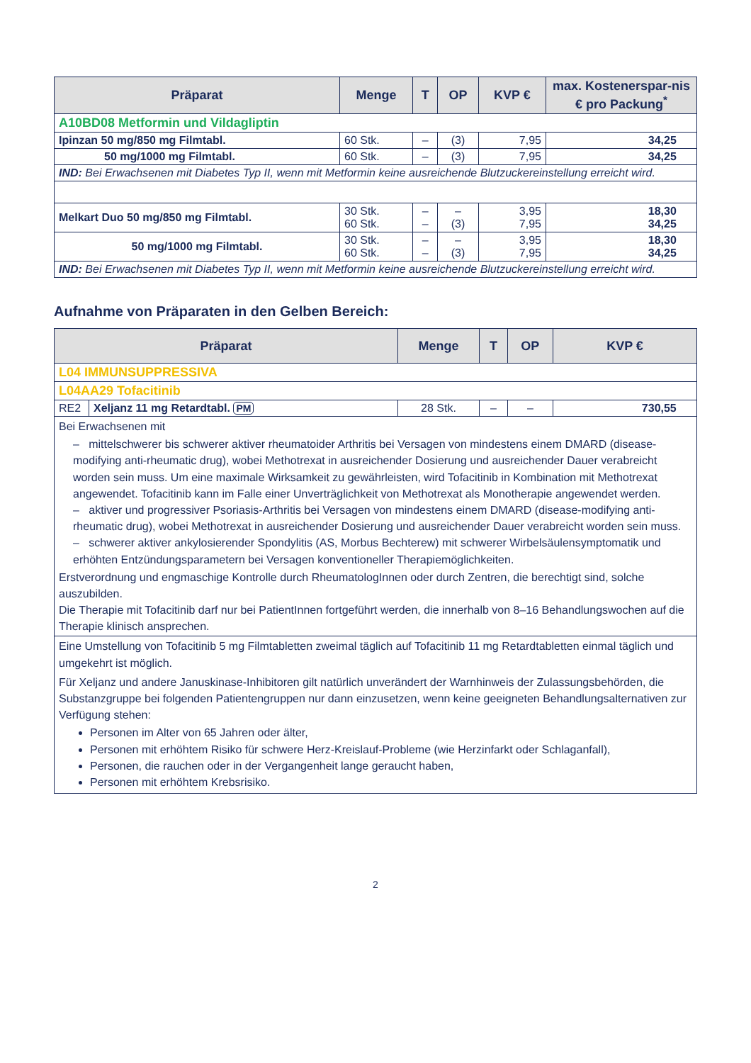| Präparat | Menge | T | OP | KVP € | max. Kostenerspar-nis € pro Packung<sup>*</sup> |
| --- | --- | --- | --- | --- | --- |
| A10BD08 Metformin und Vildagliptin | | | | | |
| Ipinzan 50 mg/850 mg Filmtabl. | 60 Stk. | – | (3) | 7,95 | 34,25 |
| 50 mg/1000 mg Filmtabl. | 60 Stk. | – | (3) | 7,95 | 34,25 |
| IND: Bei Erwachsenen mit Diabetes Typ II, wenn mit Metformin keine ausreichende Blutzuckereinstellung erreicht wird. | | | | | |
| Melkart Duo 50 mg/850 mg Filmtabl. | 30 Stk. 60 Stk. | – – | – (3) | 3,95 7,95 | 18,30 34,25 |
| 50 mg/1000 mg Filmtabl. | 30 Stk. 60 Stk. | – – | – (3) | 3,95 7,95 | 18,30 34,25 |
| IND: Bei Erwachsenen mit Diabetes Typ II, wenn mit Metformin keine ausreichende Blutzuckereinstellung erreicht wird. | | | | | |
Aufnahme von Präparaten in den Gelben Bereich:
| Präparat | | Menge | T | OP | KVP € |
| --- | --- | --- | --- | --- | --- |
| L04 IMMUNSUPPRESSIVA | | | | | |
| L04AA29 Tofacitinib | | | | | |
| RE2 | Xeljanz 11 mg Retardtabl. PM | 28 Stk. | – | – | 730,55 |
| Bei Erwachsenen mit – mittelschwerer bis schwerer aktiver rheumatoider Arthritis bei Versagen von mindestens einem DMARD (disease-modifying anti-rheumatic drug), wobei Methotrexat in ausreichender Dosierung und ausreichender Dauer verabreicht worden sein muss. Um eine maximale Wirksamkeit zu gewährleisten, wird Tofacitinib in Kombination mit Methotrexat angewendet. Tofacitinib kann im Falle einer Unverträglichkeit von Methotrexat als Monotherapie angewendet werden. – aktiver und progressiver Psoriasis-Arthritis bei Versagen von mindestens einem DMARD (disease-modifying anti-rheumatic drug), wobei Methotrexat in ausreichender Dosierung und ausreichender Dauer verabreicht worden sein muss. – schwerer aktiver ankylosierender Spondylitis (AS, Morbus Bechterew) mit schwerer Wirbelsäulensymptomatik und erhöhten Entzündungsparametern bei Versagen konventioneller Therapiemöglichkeiten. Erstverordnung und engmaschige Kontrolle durch RheumatologInnen oder durch Zentren, die berechtigt sind, solche auszubilden. Die Therapie mit Tofacitinib darf nur bei PatientInnen fortgeführt werden, die innerhalb von 8–16 Behandlungswochen auf die Therapie klinisch ansprechen. | | | | | |
| Eine Umstellung von Tofacitinib 5 mg Filmtabletten zweimal täglich auf Tofacitinib 11 mg Retardtabletten einmal täglich und umgekehrt ist möglich. Für Xeljanz und andere Januskinase-Inhibitoren gilt natürlich unverändert der Warnhinweis der Zulassungsbehörden, die Substanzgruppe bei folgenden Patientengruppen nur dann einzusetzen, wenn keine geeigneten Behandlungsalternativen zur Verfügung stehen: Personen im Alter von 65 Jahren oder älter, Personen mit erhöhtem Risiko für schwere Herz-Kreislauf-Probleme (wie Herzinfarkt oder Schlaganfall), Personen, die rauchen oder in der Vergangenheit lange geraucht haben, Personen mit erhöhtem Krebsrisiko. | | | | | |
2